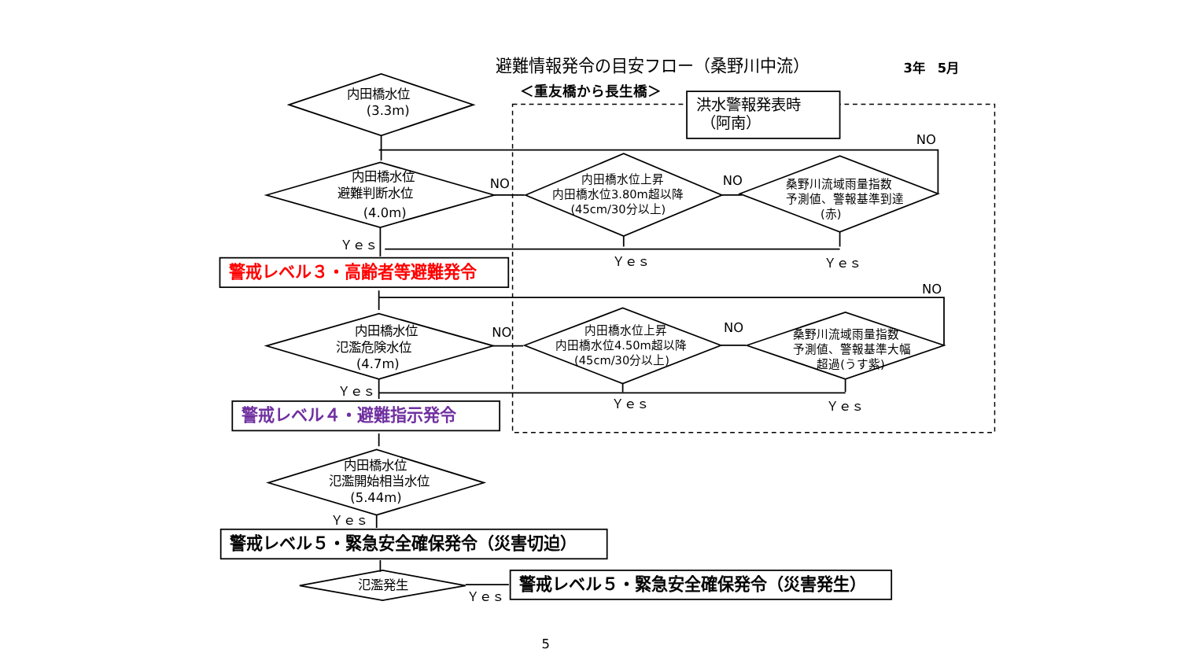避難情報発令の目安フロー（桑野川中流）
3年　5月
＜重友橋から長生橋＞
洪水警報発表時
（阿南）
内田橋水位
(3.3m)
NO
内田橋水位
避難判断水位
(4.0m)
NO
内田橋水位上昇
内田橋水位3.80m超以降
(45cm/30分以上)
NO
桑野川流域雨量指数
予測値、警報基準到達
(赤)
Ｙｅｓ
Ｙｅｓ
Ｙｅｓ
警戒レベル３・高齢者等避難発令
NO
内田橋水位
氾濫危険水位
(4.7m)
NO
内田橋水位上昇
内田橋水位4.50m超以降
(45cm/30分以上)
NO
桑野川流域雨量指数
予測値、警報基準大幅
超過(うす紫)
Ｙｅｓ
Ｙｅｓ
Ｙｅｓ
警戒レベル４・避難指示発令
内田橋水位
氾濫開始相当水位
(5.44m)
Ｙｅｓ
警戒レベル５・緊急安全確保発令（災害切迫）
氾濫発生
Ｙｅｓ
警戒レベル５・緊急安全確保発令（災害発生）
5